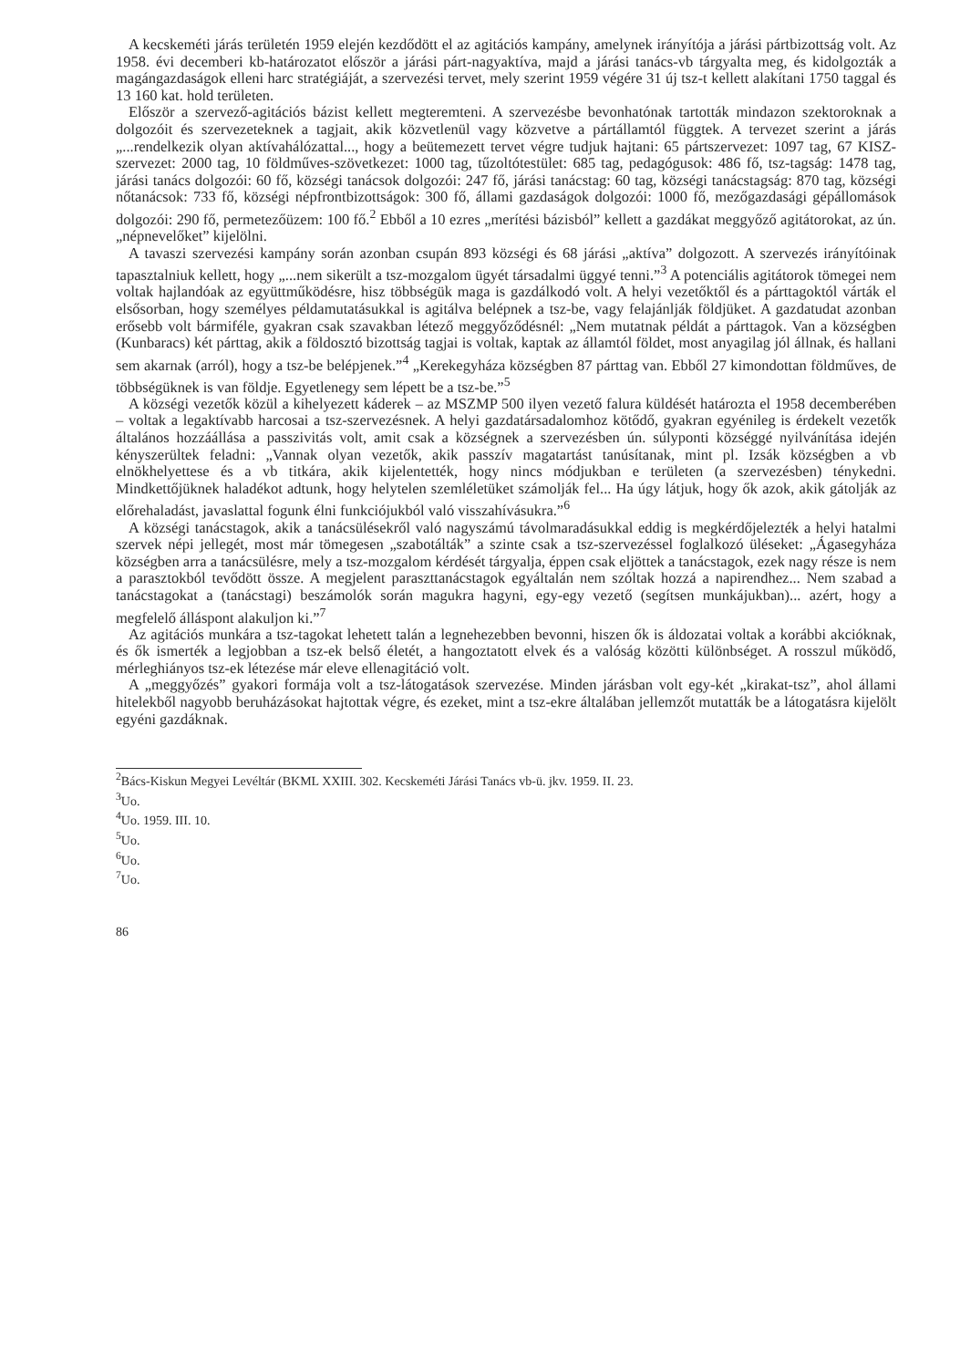A kecskeméti járás területén 1959 elején kezdődött el az agitációs kampány, amelynek irányítója a járási pártbizottság volt. Az 1958. évi decemberi kb-határozatot először a járási párt-nagyaktíva, majd a járási tanács-vb tárgyalta meg, és kidolgozták a magángazdaságok elleni harc stratégiáját, a szervezési tervet, mely szerint 1959 végére 31 új tsz-t kellett alakítani 1750 taggal és 13 160 kat. hold területen.
Először a szervező-agitációs bázist kellett megteremteni. A szervezésbe bevonhatónak tartották mindazon szektoroknak a dolgozóit és szervezeteknek a tagjait, akik közvetlenül vagy közvetve a pártállamtól függtek. A tervezet szerint a járás „...rendelkezik olyan aktívahálózattal..., hogy a beütemezett tervet végre tudjuk hajtani: 65 pártszervezet: 1097 tag, 67 KISZ-szervezet: 2000 tag, 10 földműves-szövetkezet: 1000 tag, tűzoltótestület: 685 tag, pedagógusok: 486 fő, tsz-tagság: 1478 tag, járási tanács dolgozói: 60 fő, községi tanácsok dolgozói: 247 fő, járási tanácstag: 60 tag, községi tanácstagság: 870 tag, községi nőtanácsok: 733 fő, községi népfrontbizottságok: 300 fő, állami gazdaságok dolgozói: 1000 fő, mezőgazdasági gépállomások dolgozói: 290 fő, permetezőüzem: 100 fő.<sup>2</sup> Ebből a 10 ezres „merítési bázisból” kellett a gazdákat meggyőző agitátorokat, az ún. „népnevelőket” kijelölni.
A tavaszi szervezési kampány során azonban csupán 893 községi és 68 járási „aktíva” dolgozott. A szervezés irányítóinak tapasztalniuk kellett, hogy „...nem sikerült a tsz-mozgalom ügyét társadalmi üggyé tenni.”<sup>3</sup> A potenciális agitátorok tömegei nem voltak hajlandóak az együttműködésre, hisz többségük maga is gazdálkodó volt. A helyi vezetőktől és a párttagoktól várták el elsősorban, hogy személyes példamutatásukkal is agitálva belépnek a tsz-be, vagy felajánlják földjüket. A gazdatudat azonban erősebb volt bármiféle, gyakran csak szavakban létező meggyőződésnél: „Nem mutatnak példát a párttagok. Van a községben (Kunbaracs) két párttag, akik a földosztó bizottság tagjai is voltak, kaptak az államtól földet, most anyagilag jól állnak, és hallani sem akarnak (arról), hogy a tsz-be belépjenek.”<sup>4</sup> „Kerekegyháza községben 87 párttag van. Ebből 27 kimondottan földműves, de többségüknek is van földje. Egyetlenegy sem lépett be a tsz-be.”<sup>5</sup>
A községi vezetők közül a kihelyezett káderek – az MSZMP 500 ilyen vezető falura küldését határozta el 1958 decemberében – voltak a legaktívabb harcosai a tsz-szervezésnek. A helyi gazdatársadalomhoz kötődő, gyakran egyénileg is érdekelt vezetők általános hozzáállása a passzivitás volt, amit csak a községnek a szervezésben ún. súlyponti községgé nyilvánítása idején kényszerültek feladni: „Vannak olyan vezetők, akik passzív magatartást tanúsítanak, mint pl. Izsák községben a vb elnökhelyettese és a vb titkára, akik kijelentették, hogy nincs módjukban e területen (a szervezésben) ténykedni. Mindkettőjüknek haladékot adtunk, hogy helytelen szemléletüket számolják fel... Ha úgy látjuk, hogy ők azok, akik gátolják az előrehaladást, javaslattal fogunk élni funkciójukból való visszahívásukra.”<sup>6</sup>
A községi tanácstagok, akik a tanácsülésekről való nagyszámú távolmaradásukkal eddig is megkérdőjelezték a helyi hatalmi szervek népi jellegét, most már tömegesen „szabotálták” a szinte csak a tsz-szervezéssel foglalkozó üléseket: „Ágasegyháza községben arra a tanácsülésre, mely a tsz-mozgalom kérdését tárgyalja, éppen csak eljöttek a tanácstagok, ezek nagy része is nem a parasztokból tevődött össze. A megjelent paraszttanácstagok egyáltalán nem szóltak hozzá a napirendhez... Nem szabad a tanácstagokat a (tanácstagi) beszámolók során magukra hagyni, egy-egy vezető (segítsen munkájukban)... azért, hogy a megfelelő álláspont alakuljon ki.”<sup>7</sup>
Az agitációs munkára a tsz-tagokat lehetett talán a legnehezebben bevonni, hiszen ők is áldozatai voltak a korábbi akcióknak, és ők ismerték a legjobban a tsz-ek belső életét, a hangoztatott elvek és a valóság közötti különbséget. A rosszul működő, mérleghiányos tsz-ek létezése már eleve ellenagitáció volt.
A „meggyőzés” gyakori formája volt a tsz-látogatások szervezése. Minden járásban volt egy-két „kirakat-tsz”, ahol állami hitelekből nagyobb beruházásokat hajtottak végre, és ezeket, mint a tsz-ekre általában jellemzőt mutatták be a látogatásra kijelölt egyéni gazdáknak.
<sup>2</sup> Bács-Kiskun Megyei Levéltár (BKML XXIII. 302. Kecskeméti Járási Tanács vb-ü. jkv. 1959. II. 23.
<sup>3</sup> Uo.
<sup>4</sup> Uo. 1959. III. 10.
<sup>5</sup> Uo.
<sup>6</sup> Uo.
<sup>7</sup> Uo.
86